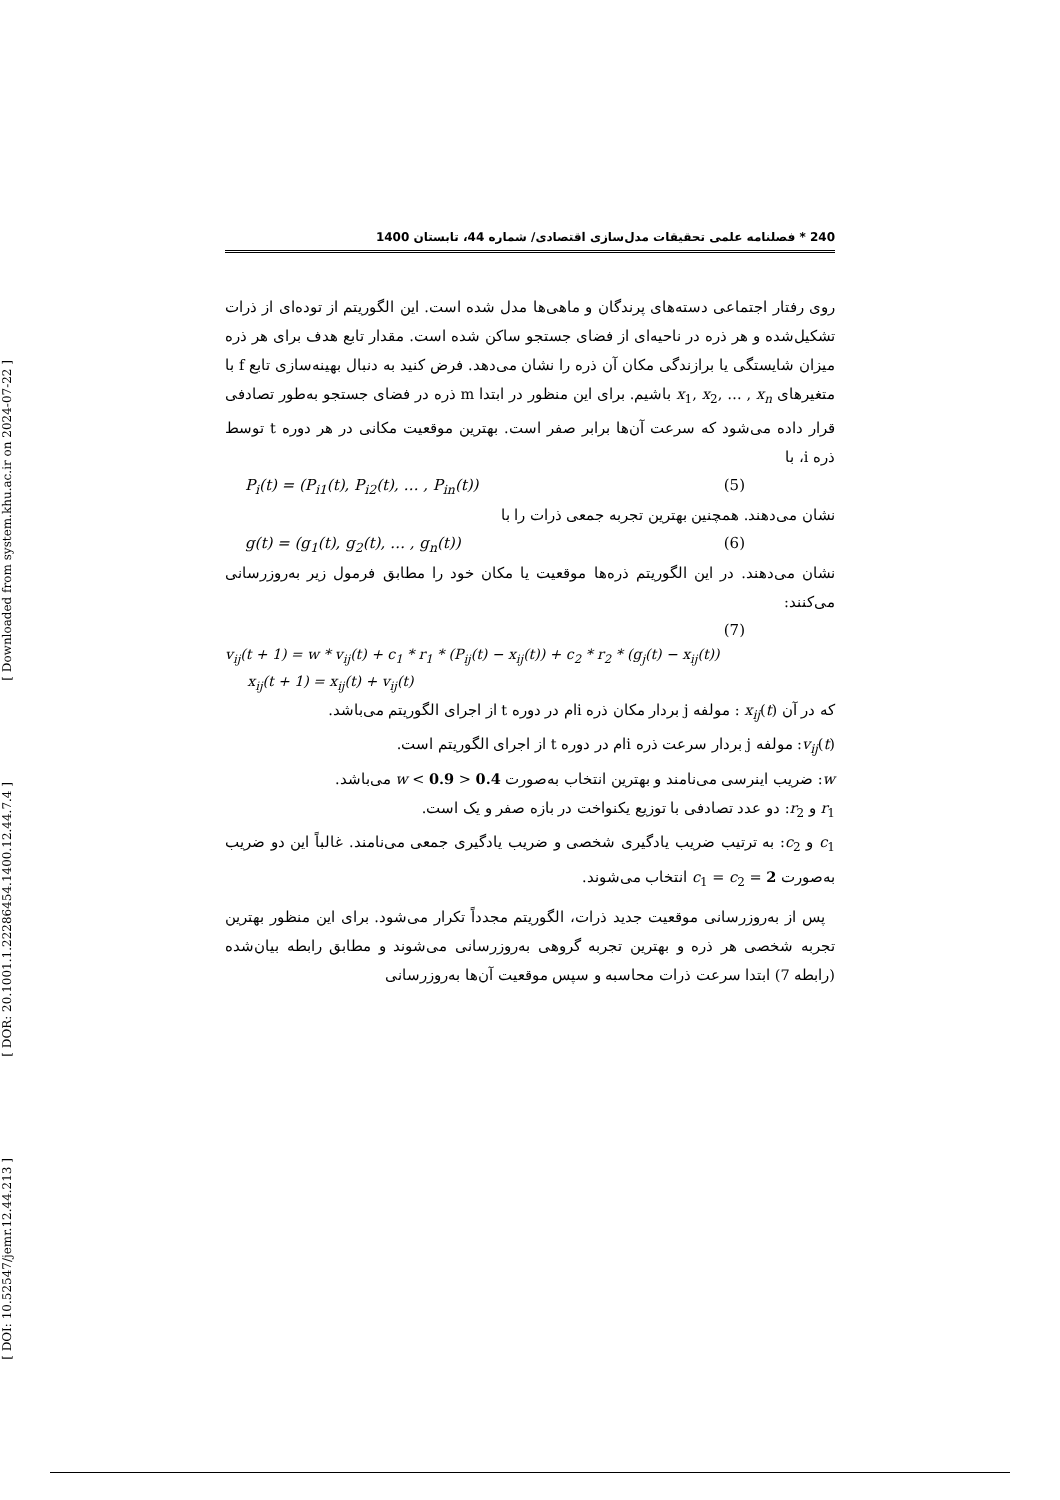[ Downloaded from system.khu.ac.ir on 2024-07-22 ]
[ DOR: 20.1001.1.22286454.1400.12.44.7.4 ]
[ DOI: 10.52547/jemr.12.44.213 ]
240 * فصلنامه علمی تحقیقات مدل‌سازی اقتصادی/ شماره 44، تابستان 1400
روی رفتار اجتماعی دسته‌های پرندگان و ماهی‌ها مدل شده است. این الگوریتم از توده‌ای از ذرات تشکیل‌شده و هر ذره در ناحیه‌ای از فضای جستجو ساکن شده است. مقدار تابع هدف برای هر ذره میزان شایستگی یا برازندگی مکان آن ذره را نشان می‌دهد. فرض کنید به دنبال بهینه‌سازی تابع f با متغیرهای x<sub>1</sub>, x<sub>2</sub>, … , x<sub>n</sub> باشیم. برای این منظور در ابتدا m ذره در فضای جستجو به‌طور تصادفی قرار داده می‌شود که سرعت آن‌ها برابر صفر است. بهترین موقعیت مکانی در هر دوره t توسط ذره i، با
P<sub>i</sub>(t) = (P<sub>i1</sub>(t), P<sub>i2</sub>(t), … , P<sub>in</sub>(t)) (5)
نشان می‌دهند. همچنین بهترین تجربه جمعی ذرات را با
g(t) = (g<sub>1</sub>(t), g<sub>2</sub>(t), … , g<sub>n</sub>(t)) (6)
نشان می‌دهند. در این الگوریتم ذره‌ها موقعیت یا مکان خود را مطابق فرمول زیر به‌روزرسانی می‌کنند:
(7)
v<sub>ij</sub>(t + 1) = w * v<sub>ij</sub>(t) + c<sub>1</sub> * r<sub>1</sub> * (P<sub>ij</sub>(t) − x<sub>ij</sub>(t)) + c<sub>2</sub> * r<sub>2</sub> * (g<sub>j</sub>(t) − x<sub>ij</sub>(t))
x<sub>ij</sub>(t + 1) = x<sub>ij</sub>(t) + v<sub>ij</sub>(t)
که در آن x<sub>ij</sub>(t) : مولفه j بردار مکان ذره iام در دوره t از اجرای الگوریتم می‌باشد.
v<sub>ij</sub>(t): مولفه j بردار سرعت ذره iام در دوره t از اجرای الگوریتم است.
w: ضریب اینرسی می‌نامند و بهترین انتخاب به‌صورت 0.4 < w < 0.9 می‌باشد.
r<sub>1</sub> و r<sub>2</sub>: دو عدد تصادفی با توزیع یکنواخت در بازه صفر و یک است.
c<sub>1</sub> و c<sub>2</sub>: به ترتیب ضریب یادگیری شخصی و ضریب یادگیری جمعی می‌نامند. غالباً این دو ضریب به‌صورت c<sub>1</sub> = c<sub>2</sub> = 2 انتخاب می‌شوند.
پس از به‌روزرسانی موقعیت جدید ذرات، الگوریتم مجدداً تکرار می‌شود. برای این منظور بهترین تجربه شخصی هر ذره و بهترین تجربه گروهی به‌روزرسانی می‌شوند و مطابق رابطه بیان‌شده (رابطه 7) ابتدا سرعت ذرات محاسبه و سپس موقعیت آن‌ها به‌روزرسانی